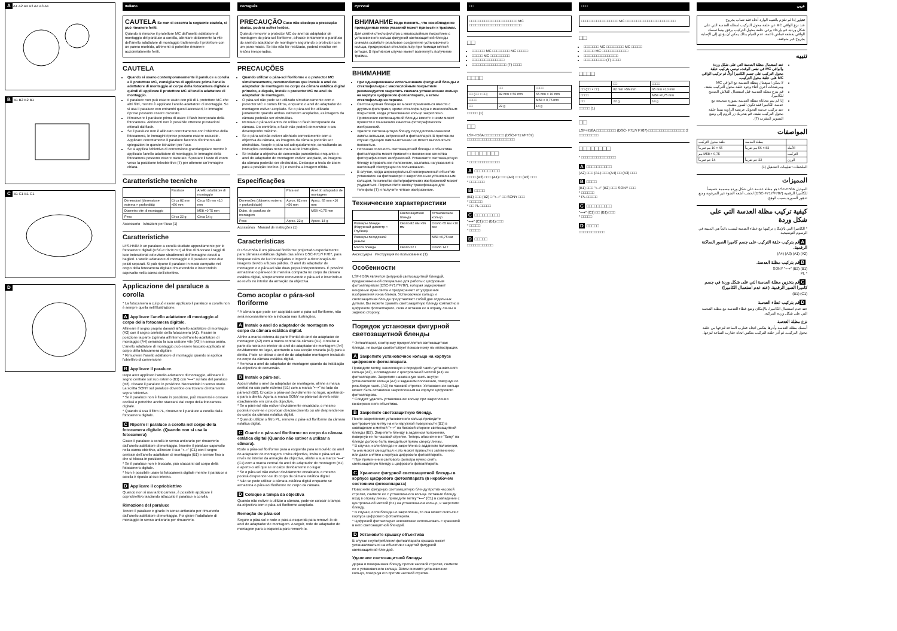A A1 A2 A4 A3 A4 A3 A1
B B1 B2 B2 B1
C B1 C1 B1 C1
D
Italiano
CAUTELA Se non si osserva la seguente cautela, si può rimanere feriti.
Quando si rimuove il protettore MC dall'anello adattatore di montaggio del paraluce a corolla, allentare dolcemente la vite dell'anello adattatore di montaggio trattenendo il protettore con un panno morbido, altrimenti si potrebbe rimanere accidentalmente feriti.
CAUTELA
Quando si usano contemporaneamente il paraluce a corolla e il protettore MC, consigliamo di applicare prima l'anello adattatore di montaggio al corpo della fotocamera digitale e quindi di applicare il protettore MC all'anello adattatore di montaggio.
Il paraluce non può essere usato con più di 1 protettore MC che altri filtri, mentre è applicato l'anello adattatore di montaggio. Se si usa il paraluce con entrambi questi accessori, le immagini riprese possono essere oscurate.
Rimuovere il paraluce prima di usare il flash incorporato della fotocamera. Altrimenti non è possibile ottenere prestazioni ottimali dal flash.
Se il paraluce non è allineato correttamente con l'obiettivo della fotocamera, le immagini riprese possono essere oscurate. Applicare correttamente il paraluce facendo riferimento alle spiegazioni in queste Istruzioni per l'uso.
Se si applica l'obiettivo di conversione grandangolare mentre è applicato l'anello adattatore di montaggio, le immagini della fotocamera possono essere oscurate. Spostare il tasto di zoom verso la posizione teleobiettivo (T) per ottenere un'immagine chiara.
Caratteristiche tecniche
| | Paraluce | Anello adattatore di montaggio |
| --- | --- | --- |
| Dimensioni (dimensione esterna × profondità) | Circa 82 mm ×56 mm | Circa 65 mm ×10 mm |
| Diametro vite di montaggio | | M58 ×0,75 mm |
| Peso | Circa 22 g | Circa 14 g |
Accessorio Istruzioni per l'uso (1)
Caratteristiche
LFS-H58A è un paraluce a corolla studiato appositamente per le fotocamere digitali (DSC-F707/F717) al fine di bloccare i raggi di luce indesiderati ed evitare sbadimenti dell'immagine dovuti a bagliori. L'anello adattatore di montaggio e il paraluce sono due pezzi separati. Si può riporre il paraluce in modo compatto nel corpo della fotocamera digitale rimuovendolo e inserendolo capovolto nella canna dell'obiettivo.
Applicazione del paraluce a corolla
* La fotocamera a cui può essere applicato il paraluce a corolla non è sempre quella nell'illustrazione.
A Applicare l'anello adattatore di montaggio al corpo della fotocamera digitale.
Allineare il segno proprio davanti all'anello adattatore di montaggio (A2) con il segno centrale della fotocamera (A1). Fissare in posizione la parte zigrinata all'interno dell'anello adattatore di montaggio (A4) serrando la sua sezione vite (A3) in senso orario. L'anello adattatore di montaggio può essere lasciato applicato al corpo della fotocamera digitale.
* Rimuovere l'anello adattatore di montaggio quando si applica l'obiettivo di conversione
B Applicare il paraluce.
Dopo aver applicato l'anello adattatore di montaggio, allineare il segno centrale sul suo esterno (B1) con "⟷" sul lato del paraluce (B2). Fissare il paraluce in posizione bloccandolo in senso orario. La scritta SONY sul paraluce dovrebbe ora trovarsi direttamente sopra l'obiettivo.
* Se il paraluce non è fissato in posizione, può muoversi e cessare ecclissi o potrebbe anche staccarsi dal corpo della fotocamera digitale.
* Quando si usa il filtro PL, rimuovere il paraluce a corolla dalla fotocamera digitale.
C Riporre il paraluce a corolla nel corpo della fotocamera digitale. (Quando non si usa la fotocamera)
Girare il paraluce a corolla in senso antiorario per rimuoverlo dall'anello adattatore di montaggio. Inserire il paraluce capovolto nella canna obiettivo, allineare il suo "⟷" (C1) con il segno centrale dell'anello adattatore di montaggio (B1) e serrare fino a che si blocca in posizione.
* Se il paraluce non è bloccato, può staccarsi dal corpo della fotocamera digitale.
* Non è possibile usare la fotocamera digitale mentre il paraluce a corolla è riposto al suo interno.
D Applicare il copriobiettivo
Quando non si usa la fotocamera, è possibile applicare il copriobiettivo lasciando attaccato il paraluce a corolla.
Rimozione del paraluce
Tenere il paraluce e girarlo in senso antiorario per rimuoverlo dall'anello adattatore di montaggio. Poi girare l'adattatore di montaggio in senso antiorario per rimuoverlo.
Português
PRECAUÇÃO Caso não obedeça a precaução abaixo, poderá sofrer lesões.
Quando remover o protector MC do anel do adaptador de montagem do pára-sol floriforme, afrouxe lentamente o parafuso do anel do adaptador de montagem segurando o protector com um pano macio. Se isto não for realizado, poderá resultar em lesões inesperadas.
PRECAUÇÕES
Quando utilizar o pára-sol floriforme e o protector MC simultaneamente, recomendamos que instale o anel do adaptador de montagem no corpo da câmara estática digital primeiro, e depois, instale o protector MC no anel do adaptador de montagem.
O pára-sol não pode ser utilizado simultaneamente com o protector MC e outros filtros, enquanto o anel do adaptador de montagem estiver acoplado. Se o pára-sol for utilizado juntamente quando ambos estiverem acoplados, as imagens da câmara poderão ser obstruídas.
Remova o pára-sol antes de utilizar o flash incorporado da câmara. Do contrário, o flash não poderá demonstrar o seu desempenho máximo.
Se o pára-sol não estiver alinhado correctamente com a objectiva da câmara, as imagens da câmara poderão ser obstruídas. Acople o pára-sol adequadamente, consultando as instruções contidas neste manual de instruções.
Se instalar a objectiva de conversão panorâmica enquanto o anel do adaptador de montagem estiver acoplado, as imagens da câmara poderão ser obstruídas. Desloque a tecla de zoom para a posição telefoto (T) e escolha a imagem nítida.
Especificações
| | Pára-sol | Anel do adaptador de montagem |
| --- | --- | --- |
| Dimensões (diâmetro externo × profundidade) | Aprox. 82 mm ×56 mm | Aprox. 65 mm ×10 mm |
| Diâm. do parafuso de montagem | | M58 ×0,75 mm |
| Peso | Aprox. 22 g | Aprox. 14 g |
Acessórios Manual de instruções (1)
Características
O LSF-H58A é um pára-sol floriforme projectado especialmente para câmaras estáticas digitais das séries DSC-F717/ F707, para bloquear raios de luz indesejados e impedir a deterioração de imagens devido a fluxos pálidas. O anel do adaptador de montagem e o pára-sol são duas peças independentes. É possível armazenar o pára-sol de maneira compacta no corpo da câmara estática digital, simplesmente removendo o pára-sol e inserindo-o ao revés no interior da armação da objectiva.
Como acoplar o pára-sol floriforme
* A câmara que pode ser acoplada com o pára-sol floriforme, não será necessariamente a indicada nas ilustrações.
A Instale o anel do adaptador de montagem no corpo da câmara estática digital.
Alinhe a marca externa da parte frontal do anel do adaptador de montagem (A2) com a marca central da câmara (A1). Encaixe a parte da roleta no interior do anel do adaptador de montagem (A4) devidamente no lugar, apertando a sua secção roscada (A3) para a direita. Pode-se deixar o anel de do adaptador montagem instalado no corpo da câmara estática digital.
* Remova o anel do adaptador de montagem quando da instalação da objectiva de conversão.
B Instale o pára-sol.
Após instalar o anel do adaptador de montagem, alinhe a marca central na sua parte externa (B1) com a marca "⟷" no lado do pára-sol (B2). Encaixe o pára-sol devidamente no lugar, apertando-o para a direita. Agora, a marca SONY no pára-sol deverá estar exactamente em cima da objectiva.
* Se o pára-sol não estiver devidamente encaixado, o mesmo poderá mover-se e provocar obscurecimento ou até desprender-se do corpo da câmara estática digital.
* Quando utilizar o filtro PL, remova o pára-sol floriforme da câmara estática digital.
C Guarde o pára-sol floriforme no corpo da câmara estática digital (Quando não estiver a utilizar a câmara).
Rode o pára-sol floriforme para a esquerda para removê-lo do anel do adaptador de montagem. Insira objectiva, insira o pára-sol ao revés no interior da armação da objectiva, alinhe a sua marca "⟷" (C1) com a marca central do anel do adaptador de montagem (B1) e aperte-o até que se encaixe devidamente no lugar.
* Se o pára-sol não estiver devidamente encaixado, o mesmo poderá desprender-se do corpo da câmara estática digital.
* Não se pode utilizar a câmara estática digital enquanto se armazena o pára-sol floriforme no corpo da câmara.
D Coloque a tampa da objectiva
Quando não estiver a utilizar a câmara, pode-se colocar a tampa da objectiva com o pára-sol floriforme acoplado.
Remoção do pára-sol
Segure o pára-sol e rode-o para a esquerda para removê-lo do anel do adaptador de montagem. A seguir, rode do adaptador de montagem para a esquerda para removê-lo.
Русский
ВНИМАНИЕ Надо помнить, что несоблюдение приведенных ниже указаний может привести к травмам.
Для снятия стеклофильтра с многослойным покрытием с установочного кольца фигурной светозащитной бленды сначала ослабьте резьбовое соединение установочного кольца, придерживая стеклофильтр при помощи мягкой ветоши. В противном случае может возникнуть получение травмы.
ВНИМАНИЕ
При одновременном использовании фигурной бленды и стеклофильтра с многослойным покрытием рекомендуется закрепить сначала установочное кольцо на корпусе цифрового фотоаппарата, а затем стеклофильтр на переом.
Светозащитная бленда не может применяться вместе с другими фильтрами, кроме стеклофильтра с многослойным покрытием, когда установочное кольцо закреплено. Применение светозащитной бленды вместе с ними может привести к понижению качества фотографических изображений.
Удалите светозащитную бленду перед использованием лампы-вспышки, встроенной в фотоаппарат. В противном случае функция лампы-вспышки не может выполняться полностью.
Неточная соосность светозащитной бленды и объектива фотоаппарата может привести к понижению качества фотографических изображений. Установите светозащитную бленду в правильное положение, ссылаясь на указания в настоящей Инструкции по пользованию.
В случае, когда широкоугольный конверсионный объектив установлен на фотокамере с закрепленным установочным кольцом, то качество фотографических изображений может ухудшиться. Переместите кнопку трансфокации для телефото (T) и получите четкое изображение.
Технические характеристики
| | Светозащитная бленда | Установочное кольцо |
| --- | --- | --- |
| Размеры бленды (Наружный диаметр × Глубина) | Около 82 мм ×56 мм | Около 65 мм ×10 мм |
| Размеры посадочной резьбы | | M58 ×0,75 мм |
| Масса бленды | Около 22 г | Около 14 г |
Аксессуары Инструкция по пользованию (1)
Особенности
LSF-H58A является фигурной светозащитной блендой, предназначенной специально для работы с цифровым фотоаппаратом (DSC-F717/F707), которая задерживает ненужные лучи света и предохраняет от ухудшения изображения из-за бликов. Установочное кольцо и светозащитная бленда представляют собой две отдельных детали. Вы можете хранить светозащитную бленду компактно в цифровом фотоаппарате, сняв и вставив ее в оправу линзы в заднюю сторону.
Порядок установки фигурной светозащитной бленды
* Фотоаппарат, к которому прикрепляется светозащитная бленда, не всегда соответствует показанному на иллюстрации.
A Закрепите установочное кольцо на корпусе цифрового фотоаппарата.
Приведите метку, нанесенную в передней части установочного кольца (A2), в совпадение с центровочной меткой (A1) на фотоаппарате. Закрепите накатанную часть внутри установочного кольца (A4) в заданном положении, повернув ее резьбовую часть (A3) по часовой стрелке. Установочное кольцо может быть оставлено закрепленным на корпусе цифрового фотоаппарата.
* Следует удалить установочное кольцо при закреплении конверсионного объектива.
B Закрепите светозащитную бленду.
После закрепления установочного кольца приведите центровочную метку на его наружной поверхности (B1) в совпадение с меткой "⟷" на боковой стороне светозащитной бленды (B2). Закрепите бленду в заданном положении, повернув ее по часовой стрелке. Теперь обозначение "Sony" на бленде должно быть находиться прямо сверху линзы.
* В случае, если бленда не закреплена в заданном положении, то она может смещаться и это может привести к затемнению или даже снятию с корпуса цифрового фотоаппарата.
* При применении светового фильтра нужно снять светозащитную бленду с цифрового фотоаппарата.
C Хранение фигурной светозащитной бленды в корпусе цифрового фотоаппарата (в нерабочем состоянии фотоаппарата)
Поверните фигурную светозащитную бленду против часовой стрелки, снимите ее с установочного кольца. Вставьте бленду вход в оправу линзы, приведите метку "⟷" (C1) в совпадение с центровочной меткой (B1) на установочном кольце, и закрепите бленду.
* В случае, если бленда не закреплена, то она может сняться с корпуса цифрового фотоаппарата.
* Цифровой фотоаппарат невозможно использовать с хранимой в него светозащитной блендой.
D Установите крышку объектива
В случае неупотребления фотоаппарата крышка может устанавливаться на объектив с надетой фигурной светозащитной блендой.
Удаление светозащитной бленды
Держа и поворачивая бленду против часовой стрелки, снимите ее с установочного кольца. Затем снимите установочное кольцо, повернув его против часовой стрелки.
□□
□□□□□□□□□□□□□□□□□□□□□□ MC □□□□□□□□□□□□□□□□□□□□□□□□
□□
□□□□□□ MC □□□□□□□□ MC □□□□□
□□□□□ MC □□□□□□□□□
□□□□□□□□□□□□□□□
□□□□□□□□□□□□□□□□ (T) □□□□
□□□□
| | □□ | □□□□ |
| --- | --- | --- |
| □□ (□□ × □□) | 82 mm × 56 mm | 65 mm × 10 mm |
| □□□□ | | M58 × 0,75 mm |
| □□ | 22 g | 14 g |
□□□□□ (1)
□□
LSF-H58A □□□□□□□□□ (DSC-F717/F707) □□□□□□□□□□□□□□□□□□□□□□
□□□□□□□□
* □□□□□□□□□□□□□□
A □□□□□□□□□□
□□□□ (A2) □□□ (A1) □□□ (A4) □□□ (A3) □□□
* □□□□□□□
B □□□□
(B1) □□□ (B2) □ "⟷" □□ SONY □□□
* □□□□□□
* □□ PL □□□□□
C □□□□□□□□□□
"⟷" (C1) □□ (B1) □□□
* □□□□□
* □□□□□
D □□□□□
□□□□□□□□□□□□
□□□
□□□□□□□□□□□□□□□□□ MC □□□□□□□□□□□□□□□□□□□□□□□
□□
□□□□□□□ MC □□□□□□□□ MC □□□□□
□□□□□ MC □□□□□□□□□□□□
□□□□□□□□□□□□□□□□
□□□□□□□□□□ (T) □□□□
□□□□
| | □□ | □□□□ |
| --- | --- | --- |
| □□ (□□ × □□) | 82 mm ×56 mm | 65 mm ×10 mm |
| □□□□ | | M58 ×0,75 mm |
| □□ | 22 g | 14 g |
□□□□□ (1)
□□
LSF-H58A □□□□□□□□□ (DSC- F717/ F707) □□□□□□□□□□□□□□□□□ 2 □□□□□□□□□
□□□□□□□□
* □□□□□□□□□□□□□□□□
A □□□□□□□□□□
(A2) □□□ (A1) □□□ (A4) □□ (A3) □□□
B □□□□
(B1) □□□ "⟷" (B2) □□□ SONY □□□
* □□□□□□
* PL □□□□□
C □□□□□□□□□□
"⟷" (C1) □□ (B1) □□□
* □□□□□
D □□□□□
□□□□□□□□□□□□
عربي
تحذير إذا لم تلتزم بالتنبيه الوارد أدناه فقد تصاب بجروح
عند نزع الواقي MC عن حلقة محول التركيب لمظلة العدسة التي على شكل وردة، قم بإرخاء برغي حلقة محول التركيب برفق بينما تمسك الواقي بقطعة قماش ناعمة. عدم القيام بذلك يمكن أن يؤدي إلى الإصابة بجروح غير متوقعة.
تنبيه
عند استعمال مظلة العدسة التي على شكل وردة والواقي MC في نفس الوقت، نوصي بتركيب حلقة محول التركيب على جسم الكاميرا أولاً، ثم تركيب الواقي MC على حلقة محول التركيب.
لا يمكن استعمال مظلة العدسة مع الواقي MC ومرشحات أخرى أثناء وجود حلقة محول التركيب مثبتة.
قم بنزع مظلة العدسة قبل استعمال الفلاش المدمج للكاميرا.
إذا لم يتم محاذاة مظلة العدسة بصورة صحيحة مع عدسة الكاميرا فقد تكون الصور معتمة.
عند تركيب عدسة التحويل عريضة الزاوية بينما حلقة محول التركيب مثبتة، قم بتحريك زر الزوم إلى وضع التصوير المقرب (T).
المواصفات
| | مظلة العدسة | حلقة محول التركيب |
| --- | --- | --- |
| الأبعاد | 82 × 56 مم تقريباً | 65 × 10 مم تقريباً |
| التركيب | | M58 × 0,75 مم |
| الوزن | 22 جم تقريباً | 14 جم تقريباً |
الملحقات: تعليمات التشغيل (1)
المميزات
الموديل LSF-H58A هو مظلة عدسة على شكل وردة مصممة خصيصاً للكاميرا الرقمية (DSC-F717/F707) لحجب أشعة الضوء غير المرغوبة ومنع تدهور الصورة بسبب الوهج.
كيفية تركيب مظلة العدسة التي على شكل وردة
* الكاميرا التي بالإمكان تركيبها مع غطاء العدسة ليست دائماً هي المبينة في الرسوم التوضيحية.
Aقم بتركيب حلقة التركيب على جسم كاميرا الصور الساكنة الرقمية.
(A2) (A1) (A3) (A4)
Bقم بتركيب مظلة العدسة.
(B1) (B2) "⟷" SONY
* PL
Cقم بتخزين مظلة العدسة التي على شكل وردة في جسم كاميرا الصور الرقمية. (عند عدم استعمال الكاميرا)
(C1) (B1)
Dقم بتركيب غطاء العدسة
عند عدم استعمال الكاميرا، بالإمكان وضع غطاء العدسة مع مظلة العدسة التي على شكل وردة المركبة.
نزع مظلة العدسة
أمسك مظلة العدسة وأدرها بعكس اتجاه عقارب الساعة لنزعها من حلقة محول التركيب. ثم أدر حلقة التركيب بعكس اتجاه عقارب الساعة لنزعها.